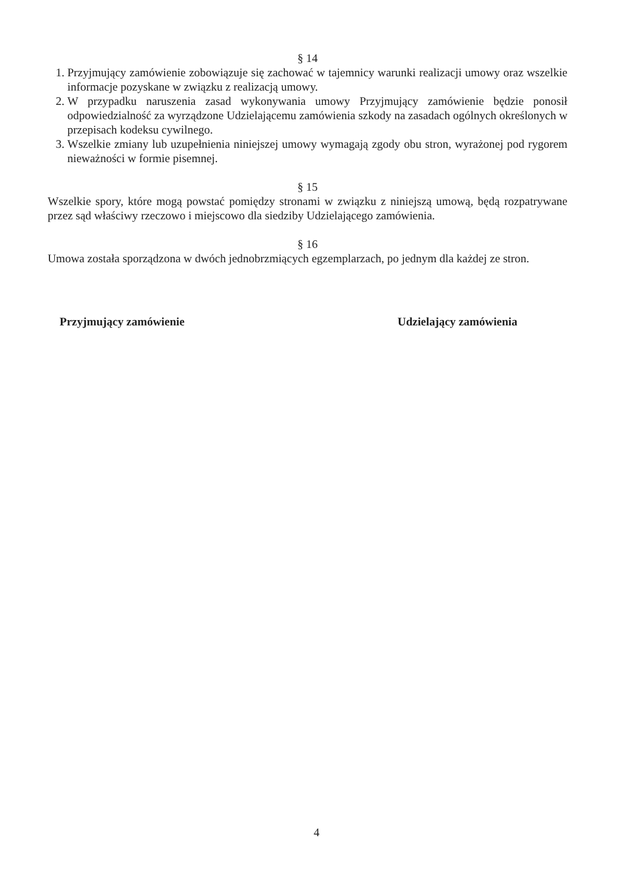§ 14
1. Przyjmujący zamówienie zobowiązuje się zachować w tajemnicy warunki realizacji umowy oraz wszelkie informacje pozyskane w związku z realizacją umowy.
2. W przypadku naruszenia zasad wykonywania umowy Przyjmujący zamówienie będzie ponosił odpowiedzialność za wyrządzone Udzielającemu zamówienia szkody na zasadach ogólnych określonych w przepisach kodeksu cywilnego.
3. Wszelkie zmiany lub uzupełnienia niniejszej umowy wymagają zgody obu stron, wyrażonej pod rygorem nieważności w formie pisemnej.
§ 15
Wszelkie spory, które mogą powstać pomiędzy stronami w związku z niniejszą umową, będą rozpatrywane przez sąd właściwy rzeczowo i miejscowo dla siedziby Udzielającego zamówienia.
§ 16
Umowa została sporządzona w dwóch jednobrzmiących egzemplarzach, po jednym dla każdej ze stron.
Przyjmujący zamówienie Udzielający zamówienia
4